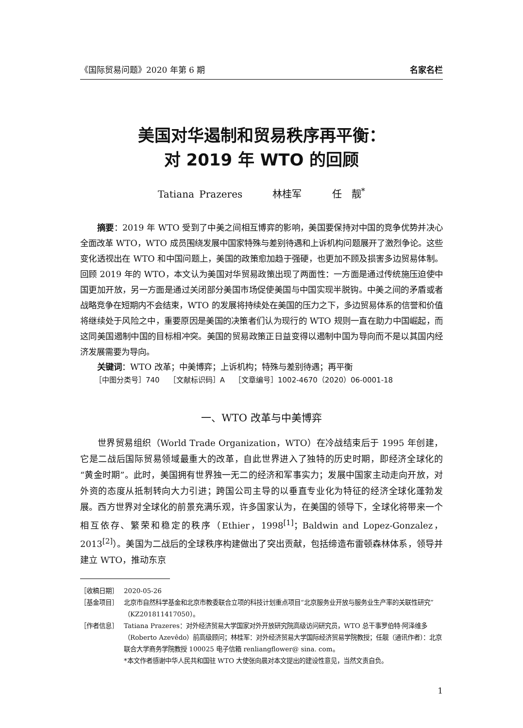《国际贸易问题》2020 年第 6 期 名家名栏
美国对华遏制和贸易秩序再平衡：
对 2019 年 WTO 的回顾
Tatiana Prazeres 林桂军 任　靓<sup>*</sup>
摘要：2019 年 WTO 受到了中美之间相互博弈的影响，美国要保持对中国的竞争优势并决心全面改革 WTO，WTO 成员围绕发展中国家特殊与差别待遇和上诉机构问题展开了激烈争论。这些变化透视出在 WTO 和中国问题上，美国的政策愈加趋于强硬，也更加不顾及损害多边贸易体制。回顾 2019 年的 WTO，本文认为美国对华贸易政策出现了两面性：一方面是通过传统施压迫使中国更加开放，另一方面是通过关闭部分美国市场促使美国与中国实现半脱钩。中美之间的矛盾或者战略竞争在短期内不会结束，WTO 的发展将持续处在美国的压力之下，多边贸易体系的信誉和价值将继续处于风险之中，重要原因是美国的决策者们认为现行的 WTO 规则一直在助力中国崛起，而这同美国遏制中国的目标相冲突。美国的贸易政策正日益变得以遏制中国为导向而不是以其国内经济发展需要为导向。
关键词：WTO 改革；中美博弈；上诉机构；特殊与差别待遇；再平衡
［中图分类号］740 ［文献标识码］A ［文章编号］1002-4670（2020）06-0001-18
一、WTO 改革与中美博弈
世界贸易组织（World Trade Organization，WTO）在冷战结束后于 1995 年创建，它是二战后国际贸易领域最重大的改革，自此世界进入了独特的历史时期，即经济全球化的“黄金时期”。此时，美国拥有世界独一无二的经济和军事实力；发展中国家主动走向开放，对外资的态度从抵制转向大力引进；跨国公司主导的以垂直专业化为特征的经济全球化蓬勃发展。西方世界对全球化的前景充满乐观，许多国家认为，在美国的领导下，全球化将带来一个相互依存、繁荣和稳定的秩序（Ethier，1998<sup>[1]</sup>；Baldwin and Lopez-Gonzalez，2013<sup>[2]</sup>）。美国为二战后的全球秩序构建做出了突出贡献，包括缔造布雷顿森林体系，领导并建立 WTO，推动东京
［收稿日期］ 2020-05-26
［基金项目］ 北京市自然科学基金和北京市教委联合立项的科技计划重点项目“北京服务业开放与服务业生产率的关联性研究”（KZ201811417050）。
［作者信息］ Tatiana Prazeres：对外经济贸易大学国家对外开放研究院高级访问研究员，WTO 总干事罗伯特·阿泽维多（Roberto Azevêdo）前高级顾问；林桂军：对外经济贸易大学国际经济贸易学院教授；任靓（通讯作者）：北京联合大学商务学院教授 100025 电子信箱 renliangflower@ sina. com。
*本文作者感谢中华人民共和国驻 WTO 大使张向晨对本文提出的建设性意见，当然文责自负。
1